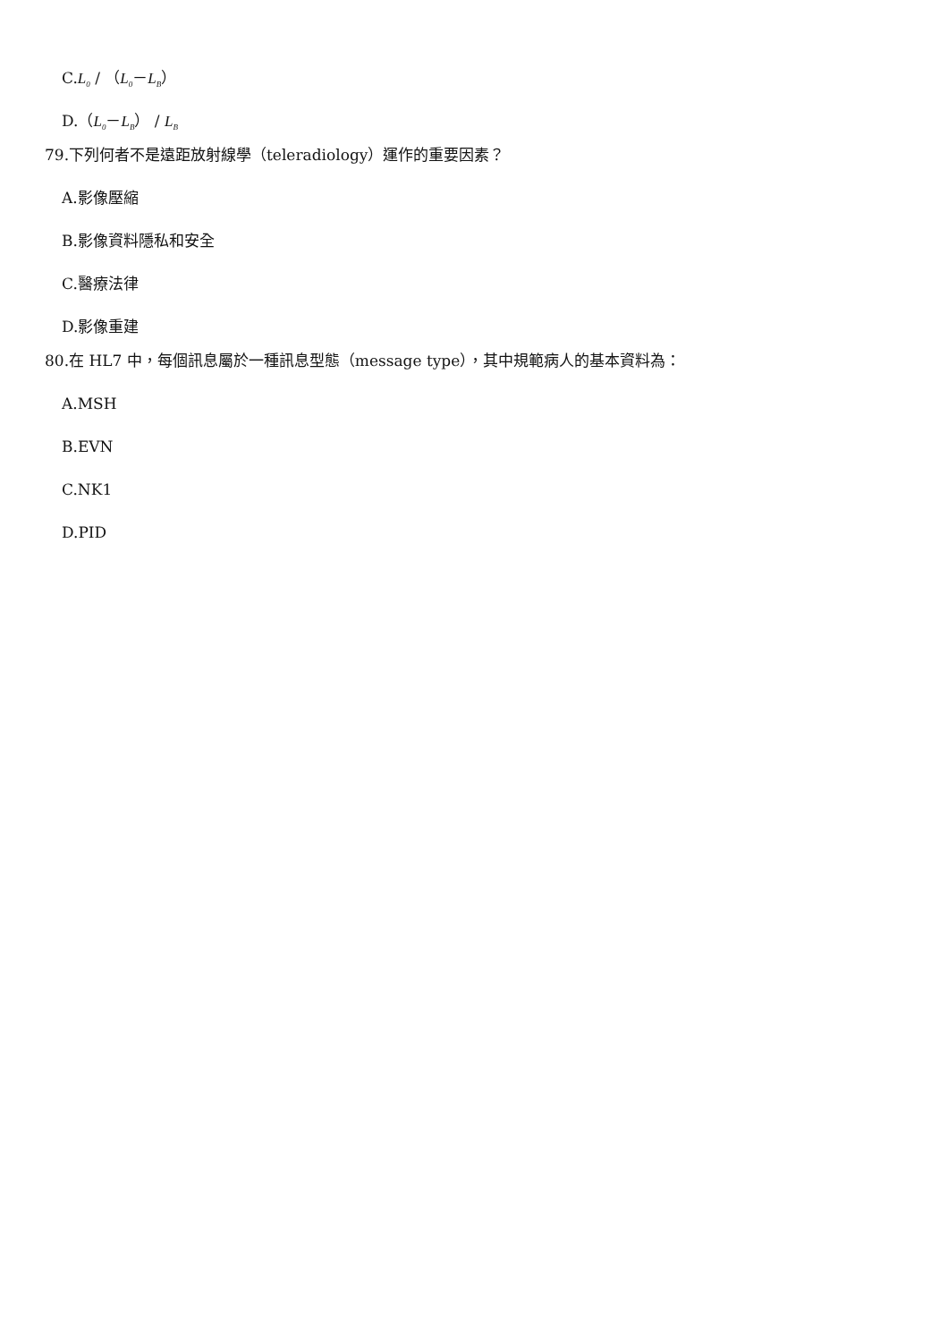C.L<sub>0</sub> / （L<sub>0</sub>－L<sub>B</sub>）
D.（L<sub>0</sub>－L<sub>B</sub>） / L<sub>B</sub>
79.下列何者不是遠距放射線學（teleradiology）運作的重要因素？
A.影像壓縮
B.影像資料隱私和安全
C.醫療法律
D.影像重建
80.在 HL7 中，每個訊息屬於一種訊息型態（message type），其中規範病人的基本資料為：
A.MSH
B.EVN
C.NK1
D.PID